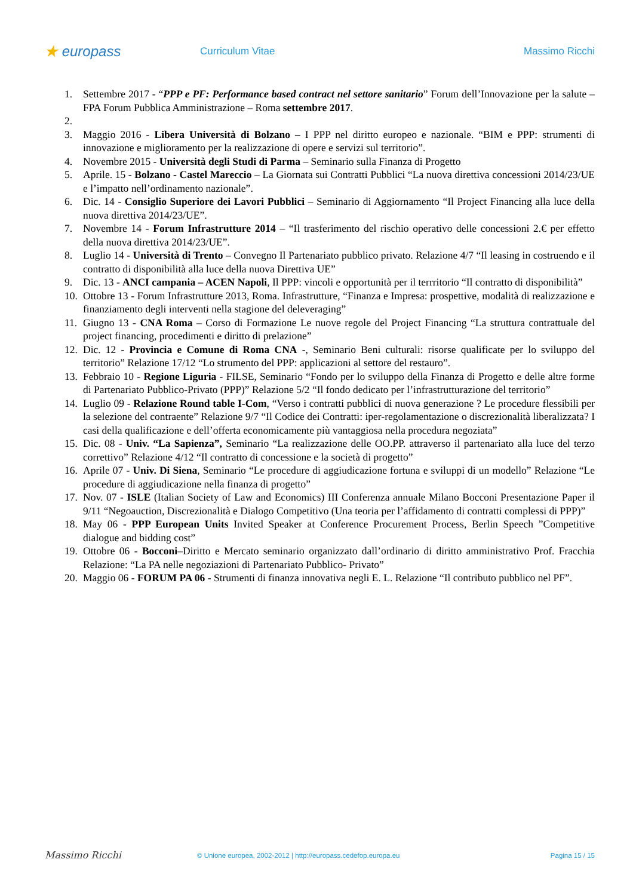★ europass
Curriculum Vitae Massimo Ricchi
1. Settembre 2017 - “PPP e PF: Performance based contract nel settore sanitario” Forum dell’Innovazione per la salute – FPA Forum Pubblica Amministrazione – Roma settembre 2017.
2.
3. Maggio 2016 - Libera Università di Bolzano – I PPP nel diritto europeo e nazionale. “BIM e PPP: strumenti di innovazione e miglioramento per la realizzazione di opere e servizi sul territorio”.
4. Novembre 2015 - Università degli Studi di Parma – Seminario sulla Finanza di Progetto
5. Aprile. 15 - Bolzano - Castel Mareccio – La Giornata sui Contratti Pubblici “La nuova direttiva concessioni 2014/23/UE e l’impatto nell’ordinamento nazionale”.
6. Dic. 14 - Consiglio Superiore dei Lavori Pubblici – Seminario di Aggiornamento “Il Project Financing alla luce della nuova direttiva 2014/23/UE”.
7. Novembre 14 - Forum Infrastrutture 2014 – “Il trasferimento del rischio operativo delle concessioni 2.€ per effetto della nuova direttiva 2014/23/UE”.
8. Luglio 14 - Università di Trento – Convegno Il Partenariato pubblico privato. Relazione 4/7 “Il leasing in costruendo e il contratto di disponibilità alla luce della nuova Direttiva UE”
9. Dic. 13 - ANCI campania – ACEN Napoli, Il PPP: vincoli e opportunità per il terrritorio “Il contratto di disponibilità”
10. Ottobre 13 - Forum Infrastrutture 2013, Roma. Infrastrutture, “Finanza e Impresa: prospettive, modalità di realizzazione e finanziamento degli interventi nella stagione del deleveraging”
11. Giugno 13 - CNA Roma – Corso di Formazione Le nuove regole del Project Financing “La struttura contrattuale del project financing, procedimenti e diritto di prelazione”
12. Dic. 12 - Provincia e Comune di Roma CNA -, Seminario Beni culturali: risorse qualificate per lo sviluppo del territorio” Relazione 17/12 “Lo strumento del PPP: applicazioni al settore del restauro”.
13. Febbraio 10 - Regione Liguria - FILSE, Seminario “Fondo per lo sviluppo della Finanza di Progetto e delle altre forme di Partenariato Pubblico-Privato (PPP)” Relazione 5/2 “Il fondo dedicato per l’infrastrutturazione del territorio”
14. Luglio 09 - Relazione Round table I-Com, “Verso i contratti pubblici di nuova generazione ? Le procedure flessibili per la selezione del contraente” Relazione 9/7 “Il Codice dei Contratti: iper-regolamentazione o discrezionalità liberalizzata? I casi della qualificazione e dell’offerta economicamente più vantaggiosa nella procedura negoziata”
15. Dic. 08 - Univ. “La Sapienza”, Seminario “La realizzazione delle OO.PP. attraverso il partenariato alla luce del terzo correttivo” Relazione 4/12 “Il contratto di concessione e la società di progetto”
16. Aprile 07 - Univ. Di Siena, Seminario “Le procedure di aggiudicazione fortuna e sviluppi di un modello” Relazione “Le procedure di aggiudicazione nella finanza di progetto”
17. Nov. 07 - ISLE (Italian Society of Law and Economics) III Conferenza annuale Milano Bocconi Presentazione Paper il 9/11 “Negoauction, Discrezionalità e Dialogo Competitivo (Una teoria per l’affidamento di contratti complessi di PPP)”
18. May 06 - PPP European Units Invited Speaker at Conference Procurement Process, Berlin Speech ”Competitive dialogue and bidding cost”
19. Ottobre 06 - Bocconi–Diritto e Mercato seminario organizzato dall’ordinario di diritto amministrativo Prof. Fracchia Relazione: “La PA nelle negoziazioni di Partenariato Pubblico- Privato”
20. Maggio 06 - FORUM PA 06 - Strumenti di finanza innovativa negli E. L. Relazione “Il contributo pubblico nel PF”.
Massimo Ricchi
© Unione europea, 2002-2012 | http://europass.cedefop.europa.eu
Pagina 15 / 15